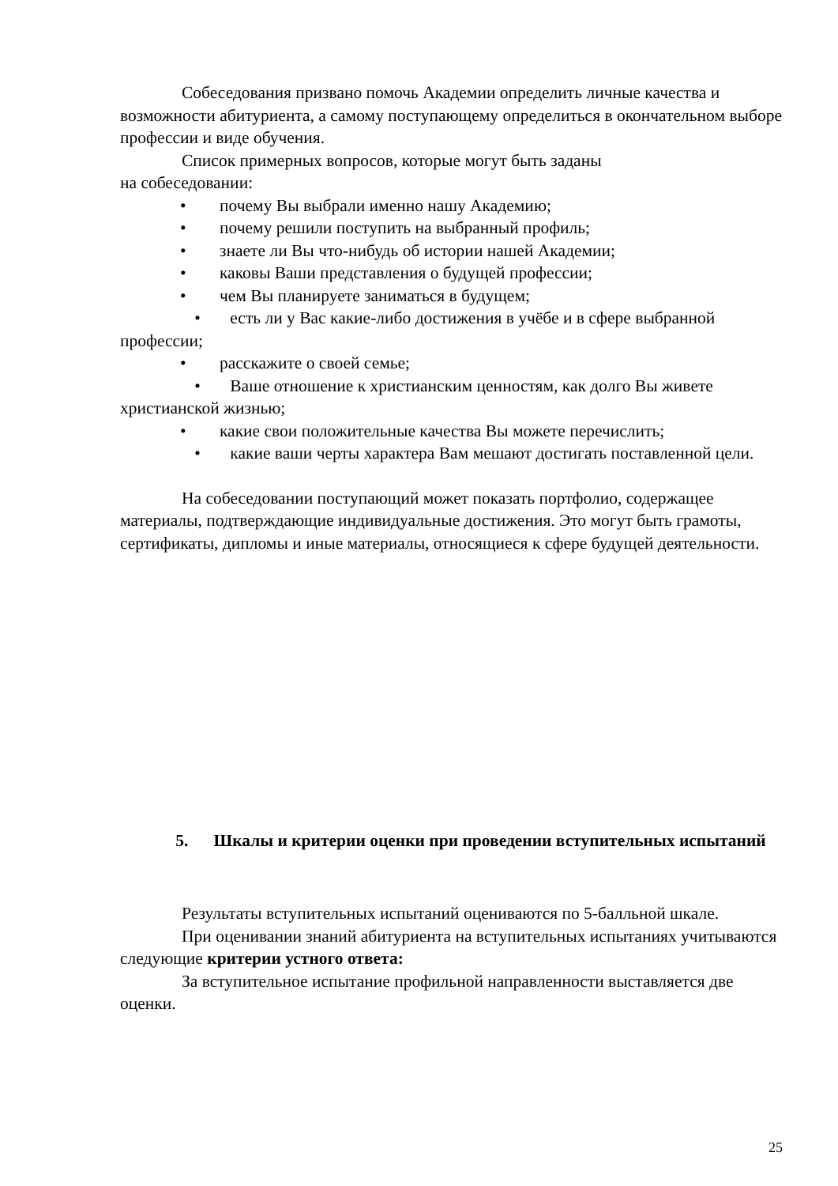Собеседования призвано помочь Академии определить личные качества и возможности абитуриента, а самому поступающему определиться в окончательном выборе профессии и виде обучения.
Список примерных вопросов, которые могут быть заданы
на собеседовании:
• почему Вы выбрали именно нашу Академию;
• почему решили поступить на выбранный профиль;
• знаете ли Вы что-нибудь об истории нашей Академии;
• каковы Ваши представления о будущей профессии;
• чем Вы планируете заниматься в будущем;
• есть ли у Вас какие-либо достижения в учёбе и в сфере выбранной профессии;
• расскажите о своей семье;
• Ваше отношение к христианским ценностям, как долго Вы живете христианской жизнью;
• какие свои положительные качества Вы можете перечислить;
• какие ваши черты характера Вам мешают достигать поставленной цели.
На собеседовании поступающий может показать портфолио, содержащее материалы, подтверждающие индивидуальные достижения. Это могут быть грамоты, сертификаты, дипломы и иные материалы, относящиеся к сфере будущей деятельности.
5. Шкалы и критерии оценки при проведении вступительных испытаний
Результаты вступительных испытаний оцениваются по 5-балльной шкале.
При оценивании знаний абитуриента на вступительных испытаниях учитываются следующие критерии устного ответа:
За вступительное испытание профильной направленности выставляется две оценки.
25